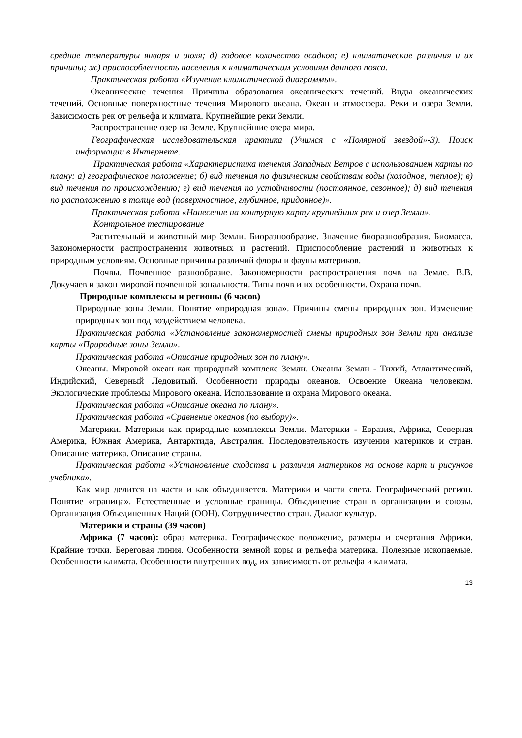средние температуры января и июля; д) годовое количество осадков; е) климатические различия и их причины; ж) приспособленность населения к климатическим условиям данного пояса.
Практическая работа «Изучение климатической диаграммы».
Океанические течения. Причины образования океанических течений. Виды океанических течений. Основные поверхностные течения Мирового океана. Океан и атмосфера. Реки и озера Земли. Зависимость рек от рельефа и климата. Крупнейшие реки Земли.
Распространение озер на Земле. Крупнейшие озера мира.
Географическая исследовательская практика (Учимся с «Полярной звездой»-3). Поиск информации в Интернете.
Практическая работа «Характеристика течения Западных Ветров с использованием карты по плану: а) географическое положение; б) вид течения по физическим свойствам воды (холодное, теплое); в) вид течения по происхождению; г) вид течения по устойчивости (постоянное, сезонное); д) вид течения по расположению в толще вод (поверхностное, глубинное, придонное)».
Практическая работа «Нанесение на контурную карту крупнейших рек и озер Земли».
Контрольное тестирование
Растительный и животный мир Земли. Биоразнообразие. Значение биоразнообразия. Биомасса. Закономерности распространения животных и растений. Приспособление растений и животных к природным условиям. Основные причины различий флоры и фауны материков.
Почвы. Почвенное разнообразие. Закономерности распространения почв на Земле. В.В. Докучаев и закон мировой почвенной зональности. Типы почв и их особенности. Охрана почв.
Природные комплексы и регионы (6 часов)
Природные зоны Земли. Понятие «природная зона». Причины смены природных зон. Изменение природных зон под воздействием человека.
Практическая работа «Установление закономерностей смены природных зон Земли при анализе карты «Природные зоны Земли».
Практическая работа «Описание природных зон по плану».
Океаны. Мировой океан как природный комплекс Земли. Океаны Земли - Тихий, Атлантический, Индийский, Северный Ледовитый. Особенности природы океанов. Освоение Океана человеком. Экологические проблемы Мирового океана. Использование и охрана Мирового океана.
Практическая работа «Описание океана по плану».
Практическая работа «Сравнение океанов (по выбору)».
Материки. Материки как природные комплексы Земли. Материки - Евразия, Африка, Северная Америка, Южная Америка, Антарктида, Австралия. Последовательность изучения материков и стран. Описание материка. Описание страны.
Практическая работа «Установление сходства и различия материков на основе карт и рисунков учебника».
Как мир делится на части и как объединяется. Материки и части света. Географический регион. Понятие «граница». Естественные и условные границы. Объединение стран в организации и союзы. Организация Объединенных Наций (ООН). Сотрудничество стран. Диалог культур.
Материки и страны (39 часов)
Африка (7 часов): образ материка. Географическое положение, размеры и очертания Африки. Крайние точки. Береговая линия. Особенности земной коры и рельефа материка. Полезные ископаемые. Особенности климата. Особенности внутренних вод, их зависимость от рельефа и климата.
13